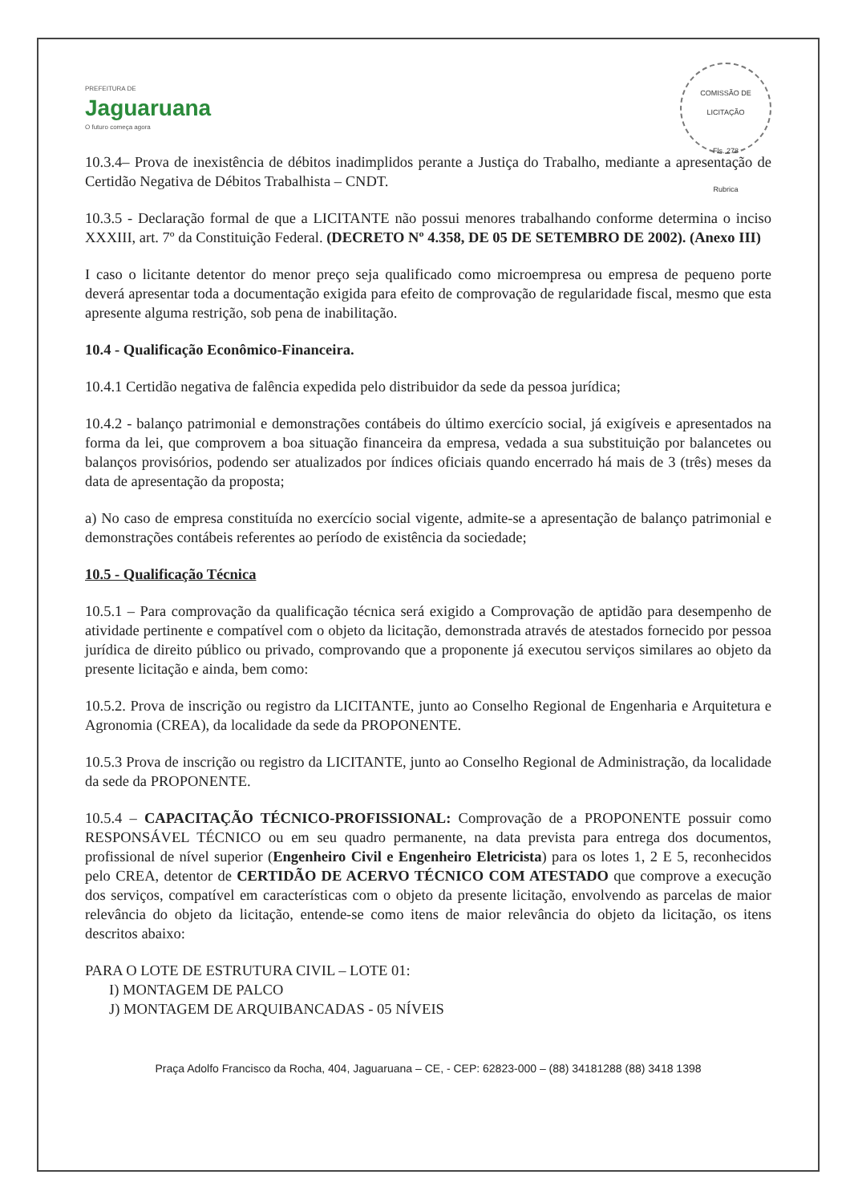PREFEITURA DE
Jaguaruana
O futuro começa agora
COMISSÃO DE LICITAÇÃO
Fls. 278
Rubrica
10.3.4– Prova de inexistência de débitos inadimplidos perante a Justiça do Trabalho, mediante a apresentação de Certidão Negativa de Débitos Trabalhista – CNDT.
10.3.5 - Declaração formal de que a LICITANTE não possui menores trabalhando conforme determina o inciso XXXIII, art. 7º da Constituição Federal. (DECRETO Nº 4.358, DE 05 DE SETEMBRO DE 2002). (Anexo III)
I caso o licitante detentor do menor preço seja qualificado como microempresa ou empresa de pequeno porte deverá apresentar toda a documentação exigida para efeito de comprovação de regularidade fiscal, mesmo que esta apresente alguma restrição, sob pena de inabilitação.
10.4 - Qualificação Econômico-Financeira.
10.4.1 Certidão negativa de falência expedida pelo distribuidor da sede da pessoa jurídica;
10.4.2 - balanço patrimonial e demonstrações contábeis do último exercício social, já exigíveis e apresentados na forma da lei, que comprovem a boa situação financeira da empresa, vedada a sua substituição por balancetes ou balanços provisórios, podendo ser atualizados por índices oficiais quando encerrado há mais de 3 (três) meses da data de apresentação da proposta;
a) No caso de empresa constituída no exercício social vigente, admite-se a apresentação de balanço patrimonial e demonstrações contábeis referentes ao período de existência da sociedade;
10.5 - Qualificação Técnica
10.5.1 – Para comprovação da qualificação técnica será exigido a Comprovação de aptidão para desempenho de atividade pertinente e compatível com o objeto da licitação, demonstrada através de atestados fornecido por pessoa jurídica de direito público ou privado, comprovando que a proponente já executou serviços similares ao objeto da presente licitação e ainda, bem como:
10.5.2. Prova de inscrição ou registro da LICITANTE, junto ao Conselho Regional de Engenharia e Arquitetura e Agronomia (CREA), da localidade da sede da PROPONENTE.
10.5.3 Prova de inscrição ou registro da LICITANTE, junto ao Conselho Regional de Administração, da localidade da sede da PROPONENTE.
10.5.4 – CAPACITAÇÃO TÉCNICO-PROFISSIONAL: Comprovação de a PROPONENTE possuir como RESPONSÁVEL TÉCNICO ou em seu quadro permanente, na data prevista para entrega dos documentos, profissional de nível superior (Engenheiro Civil e Engenheiro Eletricista) para os lotes 1, 2 E 5, reconhecidos pelo CREA, detentor de CERTIDÃO DE ACERVO TÉCNICO COM ATESTADO que comprove a execução dos serviços, compatível em características com o objeto da presente licitação, envolvendo as parcelas de maior relevância do objeto da licitação, entende-se como itens de maior relevância do objeto da licitação, os itens descritos abaixo:
PARA O LOTE DE ESTRUTURA CIVIL – LOTE 01:
I) MONTAGEM DE PALCO
J) MONTAGEM DE ARQUIBANCADAS - 05 NÍVEIS
Praça Adolfo Francisco da Rocha, 404, Jaguaruana – CE, - CEP: 62823-000 – (88) 34181288 (88) 3418 1398